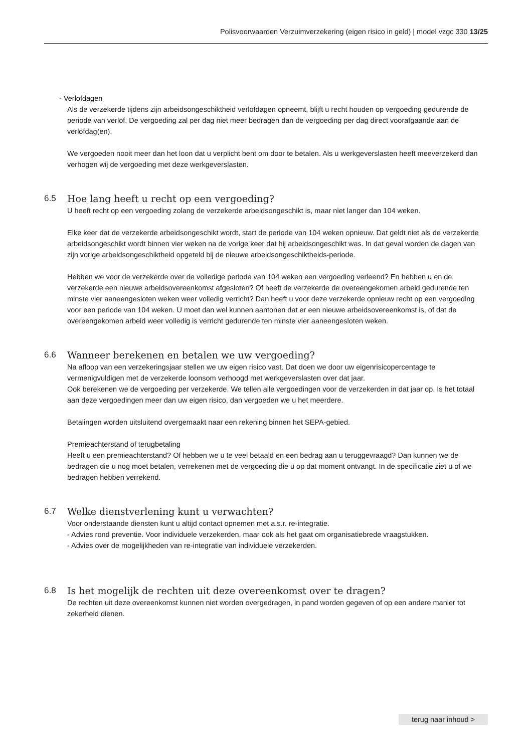Polisvoorwaarden Verzuimverzekering (eigen risico in geld) | model vzgc 330 13/25
- Verlofdagen
Als de verzekerde tijdens zijn arbeidsongeschiktheid verlofdagen opneemt, blijft u recht houden op vergoeding gedurende de periode van verlof. De vergoeding zal per dag niet meer bedragen dan de vergoeding per dag direct voorafgaande aan de verlofdag(en).
We vergoeden nooit meer dan het loon dat u verplicht bent om door te betalen. Als u werkgeverslasten heeft meeverzekerd dan verhogen wij de vergoeding met deze werkgeverslasten.
6.5 Hoe lang heeft u recht op een vergoeding?
U heeft recht op een vergoeding zolang de verzekerde arbeidsongeschikt is, maar niet langer dan 104 weken.
Elke keer dat de verzekerde arbeidsongeschikt wordt, start de periode van 104 weken opnieuw. Dat geldt niet als de verzekerde arbeidsongeschikt wordt binnen vier weken na de vorige keer dat hij arbeidsongeschikt was. In dat geval worden de dagen van zijn vorige arbeidsongeschiktheid opgeteld bij de nieuwe arbeidsongeschiktheids-periode.
Hebben we voor de verzekerde over de volledige periode van 104 weken een vergoeding verleend? En hebben u en de verzekerde een nieuwe arbeidsovereenkomst afgesloten? Of heeft de verzekerde de overeengekomen arbeid gedurende ten minste vier aaneengesloten weken weer volledig verricht? Dan heeft u voor deze verzekerde opnieuw recht op een vergoeding voor een periode van 104 weken. U moet dan wel kunnen aantonen dat er een nieuwe arbeidsovereenkomst is, of dat de overeengekomen arbeid weer volledig is verricht gedurende ten minste vier aaneengesloten weken.
6.6 Wanneer berekenen en betalen we uw vergoeding?
Na afloop van een verzekeringsjaar stellen we uw eigen risico vast. Dat doen we door uw eigenrisicopercentage te vermenigvuldigen met de verzekerde loonsom verhoogd met werkgeverslasten over dat jaar.
Ook berekenen we de vergoeding per verzekerde. We tellen alle vergoedingen voor de verzekerden in dat jaar op. Is het totaal aan deze vergoedingen meer dan uw eigen risico, dan vergoeden we u het meerdere.
Betalingen worden uitsluitend overgemaakt naar een rekening binnen het SEPA-gebied.
Premieachterstand of terugbetaling
Heeft u een premieachterstand? Of hebben we u te veel betaald en een bedrag aan u teruggevraagd? Dan kunnen we de bedragen die u nog moet betalen, verrekenen met de vergoeding die u op dat moment ontvangt. In de specificatie ziet u of we bedragen hebben verrekend.
6.7 Welke dienstverlening kunt u verwachten?
Voor onderstaande diensten kunt u altijd contact opnemen met a.s.r. re-integratie.
- Advies rond preventie. Voor individuele verzekerden, maar ook als het gaat om organisatiebrede vraagstukken.
- Advies over de mogelijkheden van re-integratie van individuele verzekerden.
6.8 Is het mogelijk de rechten uit deze overeenkomst over te dragen?
De rechten uit deze overeenkomst kunnen niet worden overgedragen, in pand worden gegeven of op een andere manier tot zekerheid dienen.
terug naar inhoud >